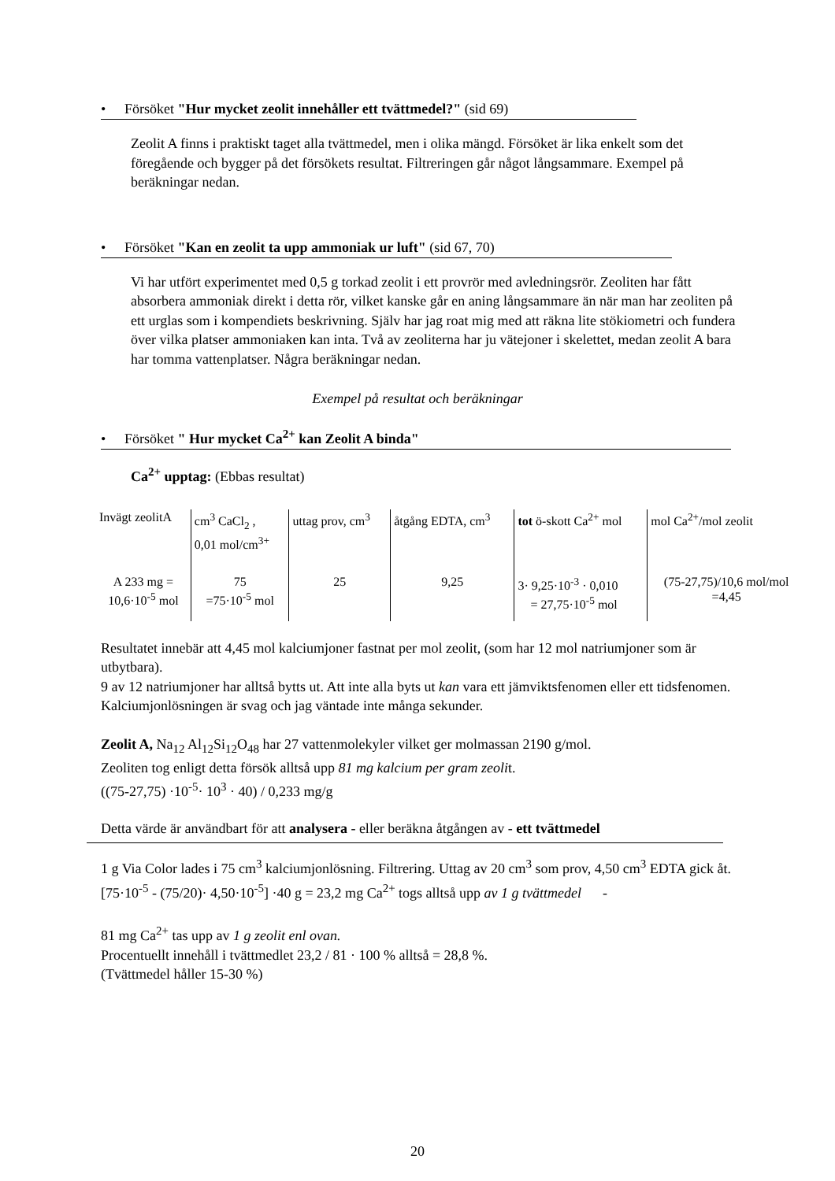• Försöket "Hur mycket zeolit innehåller ett tvättmedel?" (sid 69)
Zeolit A finns i praktiskt taget alla tvättmedel, men i olika mängd. Försöket är lika enkelt som det föregående och bygger på det försökets resultat. Filtreringen går något långsammare. Exempel på beräkningar nedan.
• Försöket "Kan en zeolit ta upp ammoniak ur luft" (sid 67, 70)
Vi har utfört experimentet med 0,5 g torkad zeolit i ett provrör med avledningsrör. Zeoliten har fått absorbera ammoniak direkt i detta rör, vilket kanske går en aning långsammare än när man har zeoliten på ett urglas som i kompendiets beskrivning. Själv har jag roat mig med att räkna lite stökiometri och fundera över vilka platser ammoniaken kan inta. Två av zeoliterna har ju vätejoner i skelettet, medan zeolit A bara har tomma vattenplatser. Några beräkningar nedan.
Exempel på resultat och beräkningar
• Försöket " Hur mycket Ca<sup>2+</sup> kan Zeolit A binda"
Ca<sup>2+</sup> upptag: (Ebbas resultat)
| Invägt zeolitA | cm<sup>3</sup> CaCl<sub>2</sub> , 0,01 mol/cm<sup>3+</sup> | uttag prov, cm<sup>3</sup> | åtgång EDTA, cm<sup>3</sup> | tot ö-skott Ca<sup>2+</sup> mol | mol Ca<sup>2+</sup>/mol zeolit |
| A 233 mg = 10,6·10<sup>-5</sup> mol | 75 =75·10<sup>-5</sup> mol | 25 | 9,25 | 3· 9,25·10<sup>-3</sup> · 0,010 = 27,75·10<sup>-5</sup> mol | (75-27,75)/10,6 mol/mol =4,45 |
Resultatet innebär att 4,45 mol kalciumjoner fastnat per mol zeolit, (som har 12 mol natriumjoner som är utbytbara).
9 av 12 natriumjoner har alltså bytts ut. Att inte alla byts ut kan vara ett jämviktsfenomen eller ett tidsfenomen. Kalciumjonlösningen är svag och jag väntade inte många sekunder.
Zeolit A, Na<sub>12</sub> Al<sub>12</sub>Si<sub>12</sub>O<sub>48</sub> har 27 vattenmolekyler vilket ger molmassan 2190 g/mol.
Zeoliten tog enligt detta försök alltså upp 81 mg kalcium per gram zeolit.
((75-27,75) ·10<sup>-5</sup>· 10<sup>3</sup> · 40) / 0,233 mg/g
Detta värde är användbart för att analysera - eller beräkna åtgången av - ett tvättmedel
1 g Via Color lades i 75 cm<sup>3</sup> kalciumjonlösning. Filtrering. Uttag av 20 cm<sup>3</sup> som prov, 4,50 cm<sup>3</sup> EDTA gick åt.
[75·10<sup>-5</sup> - (75/20)· 4,50·10<sup>-5</sup>] ·40 g = 23,2 mg Ca<sup>2+</sup> togs alltså upp av 1 g tvättmedel -
81 mg Ca<sup>2+</sup> tas upp av 1 g zeolit enl ovan.
Procentuellt innehåll i tvättmedlet 23,2 / 81 · 100 % alltså = 28,8 %.
(Tvättmedel håller 15-30 %)
20